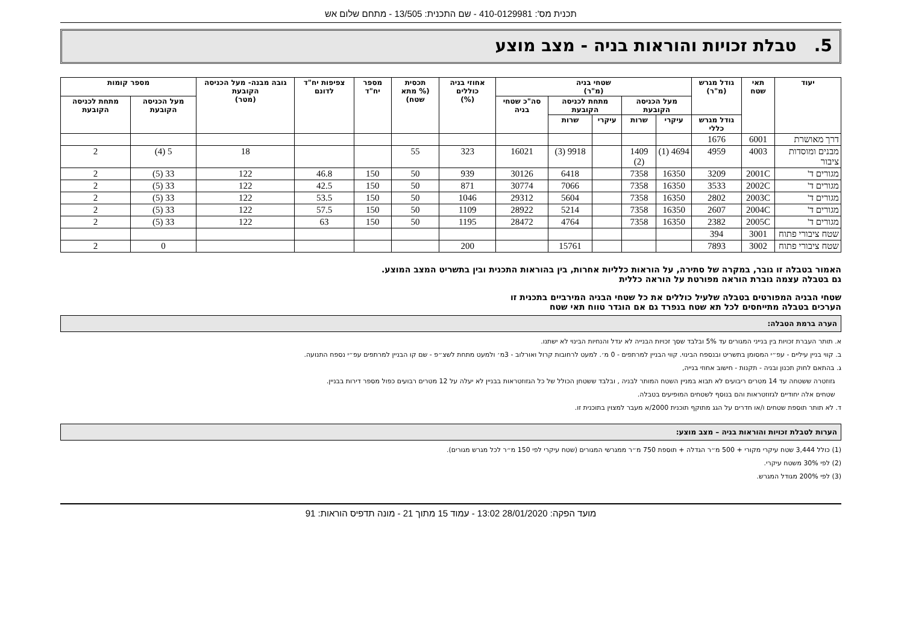תכנית מס': 410-0129981 - שם התכנית: 13/505 - מתחם שלום אש
5. טבלת זכויות והוראות בניה - מצב מוצע
| יעוד | תאי שטח | גודל מגרש (מ"ר) | שטחי בניה (מ"ר) | | | | | אחוזי בניה כוללים (%) | תכסית (% מתא שטח) | מספר יח"ד | צפיפות יח"ד לדונם | גובה מבנה- מעל הכניסה הקובעת (מטר) | מספר קומות | |
| --- | --- | --- | --- | --- | --- | --- | --- | --- | --- | --- | --- | --- | --- | --- |
| | | | מעל הכניסה הקובעת | | מתחת לכניסה הקובעת | | סה"כ שטחי בניה | | | | | | מעל הכניסה הקובעת | מתחת לכניסה הקובעת |
| | | גודל מגרש כללי | עיקרי | שרות | עיקרי | שרות | | | | | | | | |
| דרך מאושרת | 6001 | 1676 | | | | | | | | | | | | |
| מבנים ומוסדות ציבור | 4003 | 4959 | 4694 (1) | 1409 (2) | | 9918 (3) | 16021 | 323 | 55 | | | 18 | 5 (4) | 2 |
| מגורים ד' | 2001C | 3209 | 16350 | 7358 | | 6418 | 30126 | 939 | 50 | 150 | 46.8 | 122 | 33 (5) | 2 |
| מגורים ד' | 2002C | 3533 | 16350 | 7358 | | 7066 | 30774 | 871 | 50 | 150 | 42.5 | 122 | 33 (5) | 2 |
| מגורים ד' | 2003C | 2802 | 16350 | 7358 | | 5604 | 29312 | 1046 | 50 | 150 | 53.5 | 122 | 33 (5) | 2 |
| מגורים ד' | 2004C | 2607 | 16350 | 7358 | | 5214 | 28922 | 1109 | 50 | 150 | 57.5 | 122 | 33 (5) | 2 |
| מגורים ד' | 2005C | 2382 | 16350 | 7358 | | 4764 | 28472 | 1195 | 50 | 150 | 63 | 122 | 33 (5) | 2 |
| שטח ציבורי פתוח | 3001 | 394 | | | | | | | | | | | | |
| שטח ציבורי פתוח | 3002 | 7893 | | | | 15761 | | 200 | | | | | 0 | 2 |
האמור בטבלה זו גובר, במקרה של סתירה, על הוראות כלליות אחרות, בין בהוראות התכנית ובין בתשריט המצב המוצע.
גם בטבלה עצמה גוברת הוראה מפורטת על הוראה כללית
שטחי הבניה המפורטים בטבלה שלעיל כוללים את כל שטחי הבניה המירביים בתכנית זו
הערכים בטבלה מתייחסים לכל תא שטח בנפרד גם אם הוגדר טווח תאי שטח
הערה ברמת הטבלה:
א. תותר העברת זכויות בין בנייני המגורים עד 5% ובלבד שסך זכויות הבנייה לא יגדל והנחיות הבינוי לא ישתנו.
ב. קווי בניין עיליים - עפ״י המסומן בתשריט ובנספח הבינוי. קווי הבניין למרתפים - 0 מ׳. למעט לרחובות קרול ואורלוב - 3מ׳ ולמעט מתחת לשצ״פ - שם קו הבניין למרתפים עפ״י נספח התנועה.
ג. בהתאם לחוק תכנון ובניה - תקנות - חישוב אחוזי בנייה,
גזוזטרה ששטחה עד 14 מטרים ריבועים לא תבוא במניין השטח המותר לבניה , ובלבד ששטחן הכולל של כל הגזוזטראות בבניין לא יעלה על 12 מטרים רבועים כפול מספר דירות בבניין.
שטחים אלה יחודיים לגזוזטראות והם בנוסף לשטחים המופיעים בטבלה.
ד. לא תותר תוספת שטחים ו/או חדרים על הגג מתוקף תוכנית 2000/א מעבר למצוין בתוכנית זו.
הערות לטבלת זכויות והוראות בניה – מצב מוצע:
(1) כולל 3,444 שטח עיקרי מקורי + 500 מ״ר הגדלה + תוספת 750 מ״ר ממגרשי המגורים (שטח עיקרי לפי 150 מ״ר לכל מגרש מגורים).
(2) לפי 30% משטח עיקרי.
(3) לפי 200% מגודל המגרש.
מועד הפקה: 28/01/2020 13:02 - עמוד 15 מתוך 21 - מונה תדפיס הוראות: 91